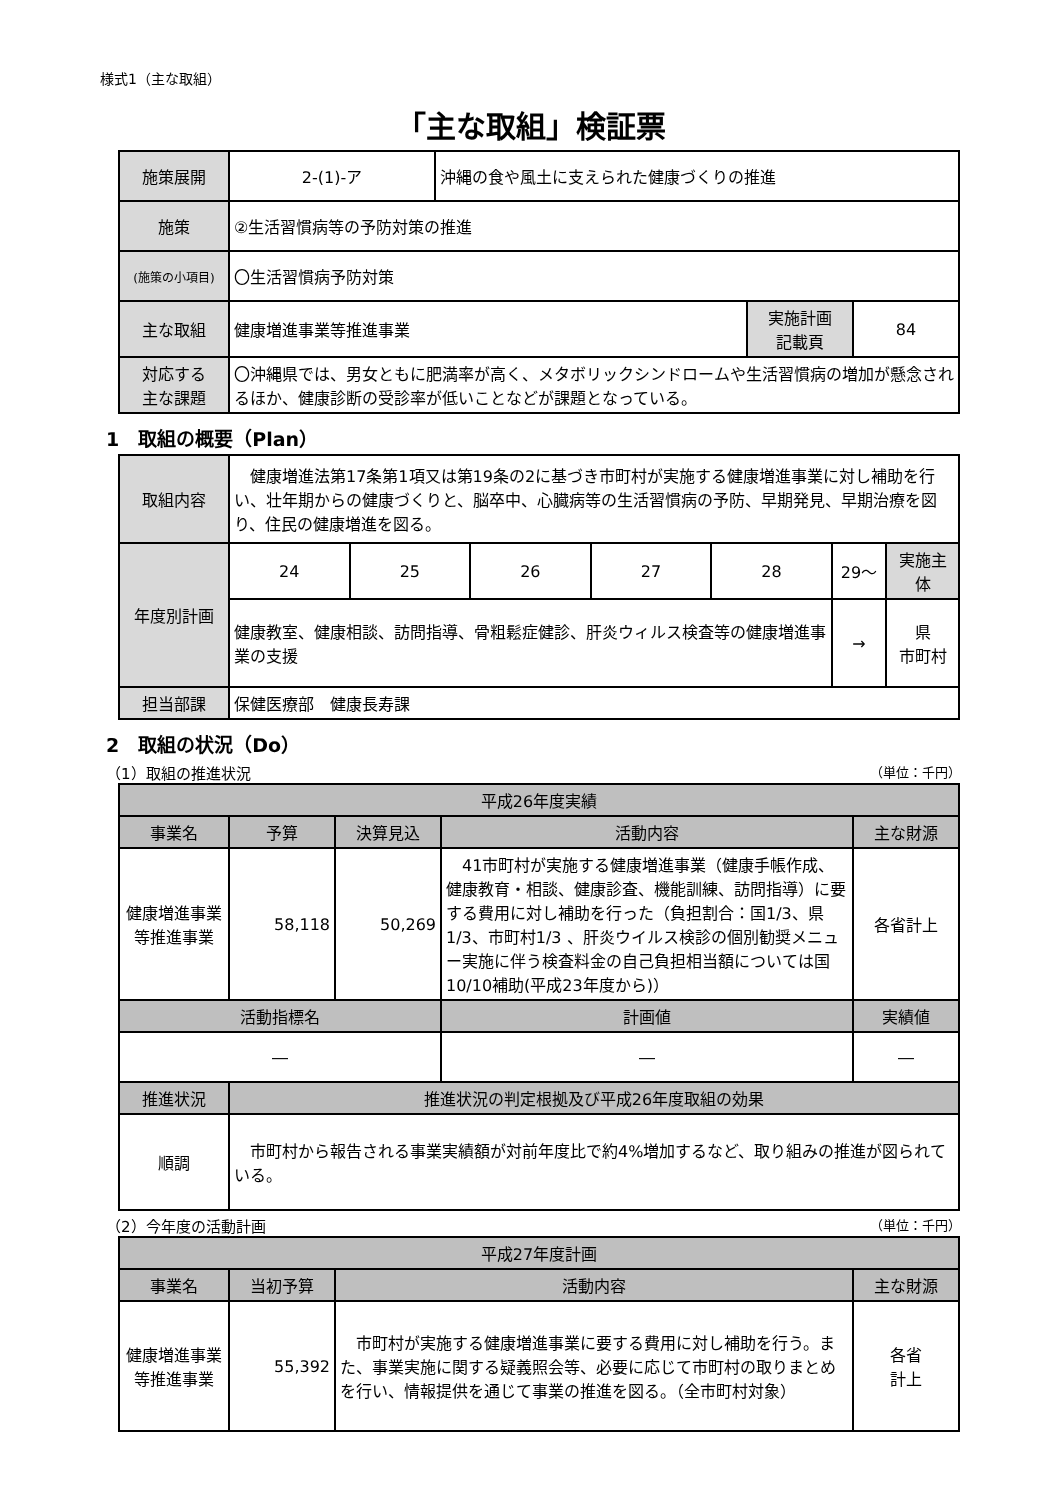様式1（主な取組）
「主な取組」検証票
| 施策展開 | 2-(1)-ア | 沖縄の食や風土に支えられた健康づくりの推進 | | |
| 施策 | ②生活習慣病等の予防対策の推進 | | | |
| (施策の小項目) | 〇生活習慣病予防対策 | | | |
| 主な取組 | 健康増進事業等推進事業 | | 実施計画 記載頁 | 84 |
| 対応する 主な課題 | 〇沖縄県では、男女ともに肥満率が高く、メタボリックシンドロームや生活習慣病の増加が懸念されるほか、健康診断の受診率が低いことなどが課題となっている。 | | | |
1　取組の概要（Plan）
| 取組内容 | 健康増進法第17条第1項又は第19条の2に基づき市町村が実施する健康増進事業に対し補助を行い、壮年期からの健康づくりと、脳卒中、心臓病等の生活習慣病の予防、早期発見、早期治療を図り、住民の健康増進を図る。 | | | | | | |
| 年度別計画 | 24 | 25 | 26 | 27 | 28 | 29～ | 実施主体 |
| | 健康教室、健康相談、訪問指導、骨粗鬆症健診、肝炎ウィルス検査等の健康増進事業の支援 | | | | | → | 県 市町村 |
| 担当部課 | 保健医療部 健康長寿課 | | | | | | |
2　取組の状況（Do）
（1）取組の推進状況 （単位：千円）
| 平成26年度実績 | | | | | |
| --- | --- | --- | --- | --- | --- |
| 事業名 | 予算 | 決算見込 | 活動内容 | | 主な財源 |
| 健康増進事業等推進事業 | 58,118 | 50,269 | 41市町村が実施する健康増進事業（健康手帳作成、健康教育・相談、健康診査、機能訓練、訪問指導）に要する費用に対し補助を行った（負担割合：国1/3、県1/3、市町村1/3 、肝炎ウイルス検診の個別勧奨メニュー実施に伴う検査料金の自己負担相当額については国10/10補助(平成23年度から)） | | 各省計上 |
| 活動指標名 | | | | 計画値 | 実績値 |
| ― | | | | ― | ― |
| 推進状況 | 推進状況の判定根拠及び平成26年度取組の効果 | | | | |
| 順調 | 市町村から報告される事業実績額が対前年度比で約4%増加するなど、取り組みの推進が図られている。 | | | | |
（2）今年度の活動計画 （単位：千円）
| 平成27年度計画 | | | |
| --- | --- | --- | --- |
| 事業名 | 当初予算 | 活動内容 | 主な財源 |
| 健康増進事業等推進事業 | 55,392 | 市町村が実施する健康増進事業に要する費用に対し補助を行う。また、事業実施に関する疑義照会等、必要に応じて市町村の取りまとめを行い、情報提供を通じて事業の推進を図る。（全市町村対象） | 各省 計上 |